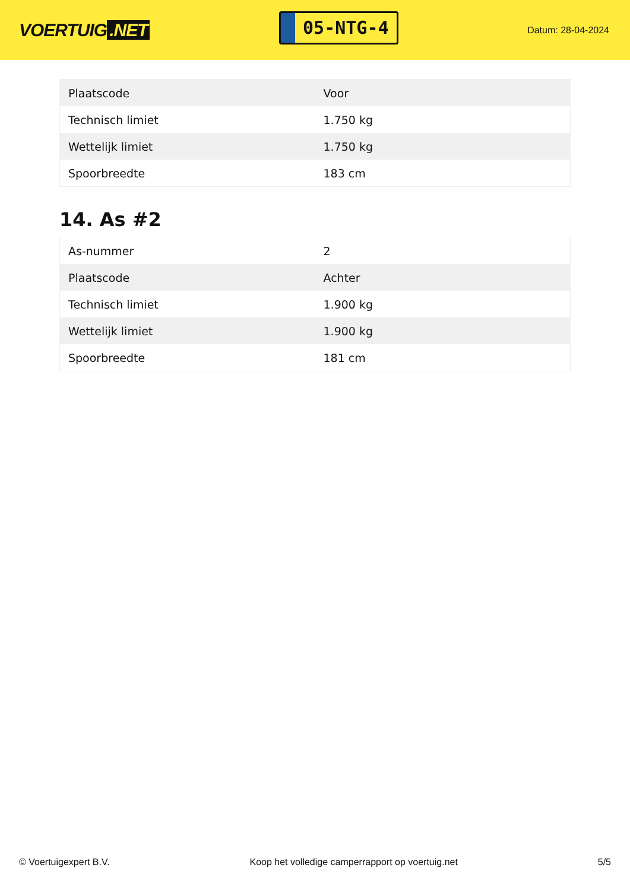VOERTUIG.NET
05-NTG-4
Datum: 28-04-2024
| Plaatscode | Voor |
| Technisch limiet | 1.750 kg |
| Wettelijk limiet | 1.750 kg |
| Spoorbreedte | 183 cm |
14. As #2
| As-nummer | 2 |
| Plaatscode | Achter |
| Technisch limiet | 1.900 kg |
| Wettelijk limiet | 1.900 kg |
| Spoorbreedte | 181 cm |
© Voertuigexpert B.V. Koop het volledige camperrapport op voertuig.net 5/5